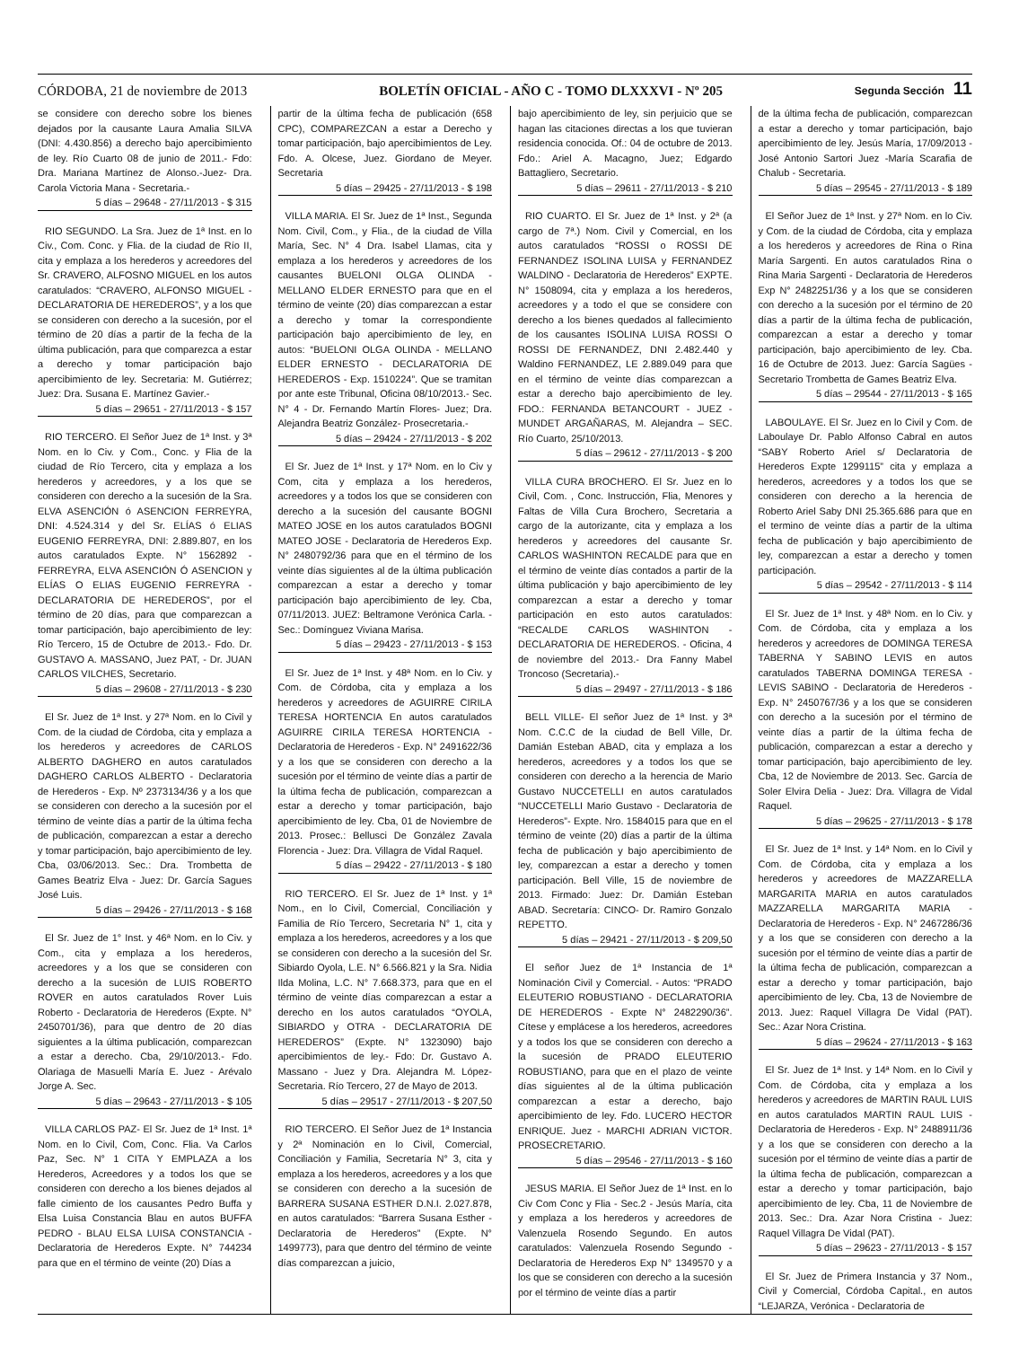CÓRDOBA, 21 de noviembre de 2013 BOLETÍN OFICIAL - AÑO C - TOMO DLXXXVI - Nº 205 Segunda Sección 11
se considere con derecho sobre los bienes dejados por la causante Laura Amalia SILVA (DNI: 4.430.856) a derecho bajo apercibimiento de ley. Río Cuarto 08 de junio de 2011.- Fdo: Dra. Mariana Martínez de Alonso.-Juez- Dra. Carola Victoria Mana - Secretaria.-
5 días – 29648 - 27/11/2013 - $ 315
RIO SEGUNDO. La Sra. Juez de 1ª Inst. en lo Civ., Com. Conc. y Flia. de la ciudad de Río II, cita y emplaza a los herederos y acreedores del Sr. CRAVERO, ALFOSNO MIGUEL en los autos caratulados: “CRAVERO, ALFONSO MIGUEL - DECLARATORIA DE HEREDEROS”, y a los que se consideren con derecho a la sucesión, por el término de 20 días a partir de la fecha de la última publicación, para que comparezca a estar a derecho y tomar participación bajo apercibimiento de ley. Secretaria: M. Gutiérrez; Juez: Dra. Susana E. Martínez Gavier.-
5 días – 29651 - 27/11/2013 - $ 157
RIO TERCERO. El Señor Juez de 1ª Inst. y 3ª Nom. en lo Civ. y Com., Conc. y Flia de la ciudad de Río Tercero, cita y emplaza a los herederos y acreedores, y a los que se consideren con derecho a la sucesión de la Sra. ELVA ASENCIÓN ó ASENCION FERREYRA, DNI: 4.524.314 y del Sr. ELÍAS ó ELIAS EUGENIO FERREYRA, DNI: 2.889.807, en los autos caratulados Expte. N° 1562892 - FERREYRA, ELVA ASENCIÓN Ó ASENCION y ELÍAS O ELIAS EUGENIO FERREYRA - DECLARATORIA DE HEREDEROS”, por el término de 20 días, para que comparezcan a tomar participación, bajo apercibimiento de ley: Río Tercero, 15 de Octubre de 2013.- Fdo. Dr. GUSTAVO A. MASSANO, Juez PAT, - Dr. JUAN CARLOS VILCHES, Secretario.
5 días – 29608 - 27/11/2013 - $ 230
El Sr. Juez de 1ª Inst. y 27ª Nom. en lo Civil y Com. de la ciudad de Córdoba, cita y emplaza a los herederos y acreedores de CARLOS ALBERTO DAGHERO en autos caratulados DAGHERO CARLOS ALBERTO - Declaratoria de Herederos - Exp. Nº 2373134/36 y a los que se consideren con derecho a la sucesión por el término de veinte días a partir de la última fecha de publicación, comparezcan a estar a derecho y tomar participación, bajo apercibimiento de ley. Cba, 03/06/2013. Sec.: Dra. Trombetta de Games Beatriz Elva - Juez: Dr. García Sagues José Luis.
5 días – 29426 - 27/11/2013 - $ 168
El Sr. Juez de 1° Inst. y 46ª Nom. en lo Civ. y Com., cita y emplaza a los herederos, acreedores y a los que se consideren con derecho a la sucesión de LUIS ROBERTO ROVER en autos caratulados Rover Luis Roberto - Declaratoria de Herederos (Expte. N° 2450701/36), para que dentro de 20 días siguientes a la última publicación, comparezcan a estar a derecho. Cba, 29/10/2013.- Fdo. Olariaga de Masuelli María E. Juez - Arévalo Jorge A. Sec.
5 días – 29643 - 27/11/2013 - $ 105
VILLA CARLOS PAZ- El Sr. Juez de 1ª Inst. 1ª Nom. en lo Civil, Com, Conc. Flia. Va Carlos Paz, Sec. N° 1 CITA Y EMPLAZA a los Herederos, Acreedores y a todos los que se consideren con derecho a los bienes dejados al falle cimiento de los causantes Pedro Buffa y Elsa Luisa Constancia Blau en autos BUFFA PEDRO - BLAU ELSA LUISA CONSTANCIA - Declaratoria de Herederos Expte. N° 744234 para que en el término de veinte (20) Días a
partir de la última fecha de publicación (658 CPC), COMPAREZCAN a estar a Derecho y tomar participación, bajo apercibimientos de Ley. Fdo. A. Olcese, Juez. Giordano de Meyer. Secretaria
5 días – 29425 - 27/11/2013 - $ 198
VILLA MARIA. El Sr. Juez de 1ª Inst., Segunda Nom. Civil, Com., y Flia., de la ciudad de Villa María, Sec. N° 4 Dra. Isabel Llamas, cita y emplaza a los herederos y acreedores de los causantes BUELONI OLGA OLINDA - MELLANO ELDER ERNESTO para que en el término de veinte (20) días comparezcan a estar a derecho y tomar la correspondiente participación bajo apercibimiento de ley, en autos: “BUELONI OLGA OLINDA - MELLANO ELDER ERNESTO - DECLARATORIA DE HEREDEROS - Exp. 1510224”. Que se tramitan por ante este Tribunal, Oficina 08/10/2013.- Sec. N° 4 - Dr. Fernando Martín Flores- Juez; Dra. Alejandra Beatriz González- Prosecretaria.-
5 días – 29424 - 27/11/2013 - $ 202
El Sr. Juez de 1ª Inst. y 17ª Nom. en lo Civ y Com, cita y emplaza a los herederos, acreedores y a todos los que se consideren con derecho a la sucesión del causante BOGNI MATEO JOSE en los autos caratulados BOGNI MATEO JOSE - Declaratoria de Herederos Exp. N° 2480792/36 para que en el término de los veinte días siguientes al de la última publicación comparezcan a estar a derecho y tomar participación bajo apercibimiento de ley. Cba, 07/11/2013. JUEZ: Beltramone Verónica Carla. - Sec.: Domínguez Viviana Marisa.
5 días – 29423 - 27/11/2013 - $ 153
El Sr. Juez de 1ª Inst. y 48ª Nom. en lo Civ. y Com. de Córdoba, cita y emplaza a los herederos y acreedores de AGUIRRE CIRILA TERESA HORTENCIA En autos caratulados AGUIRRE CIRILA TERESA HORTENCIA - Declaratoria de Herederos - Exp. N° 2491622/36 y a los que se consideren con derecho a la sucesión por el término de veinte días a partir de la última fecha de publicación, comparezcan a estar a derecho y tomar participación, bajo apercibimiento de ley. Cba, 01 de Noviembre de 2013. Prosec.: Bellusci De González Zavala Florencia - Juez: Dra. Villagra de Vidal Raquel.
5 días – 29422 - 27/11/2013 - $ 180
RIO TERCERO. El Sr. Juez de 1ª Inst. y 1ª Nom., en lo Civil, Comercial, Conciliación y Familia de Río Tercero, Secretaria N° 1, cita y emplaza a los herederos, acreedores y a los que se consideren con derecho a la sucesión del Sr. Sibiardo Oyola, L.E. N° 6.566.821 y la Sra. Nidia Ilda Molina, L.C. N° 7.668.373, para que en el término de veinte días comparezcan a estar a derecho en los autos caratulados “OYOLA, SIBIARDO y OTRA - DECLARATORIA DE HEREDEROS” (Expte. N° 1323090) bajo apercibimientos de ley.- Fdo: Dr. Gustavo A. Massano - Juez y Dra. Alejandra M. López- Secretaria. Río Tercero, 27 de Mayo de 2013.
5 días – 29517 - 27/11/2013 - $ 207,50
RIO TERCERO. El Señor Juez de 1ª Instancia y 2ª Nominación en lo Civil, Comercial, Conciliación y Familia, Secretaría N° 3, cita y emplaza a los herederos, acreedores y a los que se consideren con derecho a la sucesión de BARRERA SUSANA ESTHER D.N.I. 2.027.878, en autos caratulados: “Barrera Susana Esther - Declaratoria de Herederos” (Expte. N° 1499773), para que dentro del término de veinte días comparezcan a juicio,
bajo apercibimiento de ley, sin perjuicio que se hagan las citaciones directas a los que tuvieran residencia conocida. Of.: 04 de octubre de 2013. Fdo.: Ariel A. Macagno, Juez; Edgardo Battagliero, Secretario.
5 días – 29611 - 27/11/2013 - $ 210
RIO CUARTO. El Sr. Juez de 1ª Inst. y 2ª (a cargo de 7ª.) Nom. Civil y Comercial, en los autos caratulados “ROSSI o ROSSI DE FERNANDEZ ISOLINA LUISA y FERNANDEZ WALDINO - Declaratoria de Herederos” EXPTE. N° 1508094, cita y emplaza a los herederos, acreedores y a todo el que se considere con derecho a los bienes quedados al fallecimiento de los causantes ISOLINA LUISA ROSSI O ROSSI DE FERNANDEZ, DNI 2.482.440 y Waldino FERNANDEZ, LE 2.889.049 para que en el término de veinte días comparezcan a estar a derecho bajo apercibimiento de ley. FDO.: FERNANDA BETANCOURT - JUEZ - MUNDET ARGAÑARAS, M. Alejandra – SEC. Río Cuarto, 25/10/2013.
5 días – 29612 - 27/11/2013 - $ 200
VILLA CURA BROCHERO. El Sr. Juez en lo Civil, Com. , Conc. Instrucción, Flia, Menores y Faltas de Villa Cura Brochero, Secretaria a cargo de la autorizante, cita y emplaza a los herederos y acreedores del causante Sr. CARLOS WASHINTON RECALDE para que en el término de veinte días contados a partir de la última publicación y bajo apercibimiento de ley comparezcan a estar a derecho y tomar participación en esto autos caratulados: “RECALDE CARLOS WASHINTON - DECLARATORIA DE HEREDEROS. - Oficina, 4 de noviembre del 2013.- Dra Fanny Mabel Troncoso (Secretaria).-
5 días – 29497 - 27/11/2013 - $ 186
BELL VILLE- El señor Juez de 1ª Inst. y 3ª Nom. C.C.C de la ciudad de Bell Ville, Dr. Damián Esteban ABAD, cita y emplaza a los herederos, acreedores y a todos los que se consideren con derecho a la herencia de Mario Gustavo NUCCETELLI en autos caratulados “NUCCETELLI Mario Gustavo - Declaratoria de Herederos”- Expte. Nro. 1584015 para que en el término de veinte (20) días a partir de la última fecha de publicación y bajo apercibimiento de ley, comparezcan a estar a derecho y tomen participación. Bell Ville, 15 de noviembre de 2013. Firmado: Juez: Dr. Damián Esteban ABAD. Secretaría: CINCO- Dr. Ramiro Gonzalo REPETTO.
5 días – 29421 - 27/11/2013 - $ 209,50
El señor Juez de 1ª Instancia de 1ª Nominación Civil y Comercial. - Autos: “PRADO ELEUTERIO ROBUSTIANO - DECLARATORIA DE HEREDEROS - Expte N° 2482290/36”. Cítese y emplácese a los herederos, acreedores y a todos los que se consideren con derecho a la sucesión de PRADO ELEUTERIO ROBUSTIANO, para que en el plazo de veinte días siguientes al de la última publicación comparezcan a estar a derecho, bajo apercibimiento de ley. Fdo. LUCERO HECTOR ENRIQUE. Juez - MARCHI ADRIAN VICTOR. PROSECRETARIO.
5 días – 29546 - 27/11/2013 - $ 160
JESUS MARIA. El Señor Juez de 1ª Inst. en lo Civ Com Conc y Flia - Sec.2 - Jesús María, cita y emplaza a los herederos y acreedores de Valenzuela Rosendo Segundo. En autos caratulados: Valenzuela Rosendo Segundo - Declaratoria de Herederos Exp N° 1349570 y a los que se consideren con derecho a la sucesión por el término de veinte días a partir
de la última fecha de publicación, comparezcan a estar a derecho y tomar participación, bajo apercibimiento de ley. Jesús María, 17/09/2013 - José Antonio Sartori Juez -María Scarafia de Chalub - Secretaria.
5 días – 29545 - 27/11/2013 - $ 189
El Señor Juez de 1ª Inst. y 27ª Nom. en lo Civ. y Com. de la ciudad de Córdoba, cita y emplaza a los herederos y acreedores de Rina o Rina María Sargenti. En autos caratulados Rina o Rina Maria Sargenti - Declaratoria de Herederos Exp N° 2482251/36 y a los que se consideren con derecho a la sucesión por el término de 20 días a partir de la última fecha de publicación, comparezcan a estar a derecho y tomar participación, bajo apercibimiento de ley. Cba. 16 de Octubre de 2013. Juez: García Sagües - Secretario Trombetta de Games Beatriz Elva.
5 días – 29544 - 27/11/2013 - $ 165
LABOULAYE. El Sr. Juez en lo Civil y Com. de Laboulaye Dr. Pablo Alfonso Cabral en autos “SABY Roberto Ariel s/ Declaratoria de Herederos Expte 1299115” cita y emplaza a herederos, acreedores y a todos los que se consideren con derecho a la herencia de Roberto Ariel Saby DNI 25.365.686 para que en el termino de veinte días a partir de la ultima fecha de publicación y bajo apercibimiento de ley, comparezcan a estar a derecho y tomen participación.
5 días – 29542 - 27/11/2013 - $ 114
El Sr. Juez de 1ª Inst. y 48ª Nom. en lo Civ. y Com. de Córdoba, cita y emplaza a los herederos y acreedores de DOMINGA TERESA TABERNA Y SABINO LEVIS en autos caratulados TABERNA DOMINGA TERESA - LEVIS SABINO - Declaratoria de Herederos - Exp. N° 2450767/36 y a los que se consideren con derecho a la sucesión por el término de veinte días a partir de la última fecha de publicación, comparezcan a estar a derecho y tomar participación, bajo apercibimiento de ley. Cba, 12 de Noviembre de 2013. Sec. García de Soler Elvira Delia - Juez: Dra. Villagra de Vidal Raquel.
5 días – 29625 - 27/11/2013 - $ 178
El Sr. Juez de 1ª Inst. y 14ª Nom. en lo Civil y Com. de Córdoba, cita y emplaza a los herederos y acreedores de MAZZARELLA MARGARITA MARIA en autos caratulados MAZZARELLA MARGARITA MARIA - Declaratoria de Herederos - Exp. N° 2467286/36 y a los que se consideren con derecho a la sucesión por el término de veinte días a partir de la última fecha de publicación, comparezcan a estar a derecho y tomar participación, bajo apercibimiento de ley. Cba, 13 de Noviembre de 2013. Juez: Raquel Villagra De Vidal (PAT). Sec.: Azar Nora Cristina.
5 días – 29624 - 27/11/2013 - $ 163
El Sr. Juez de 1ª Inst. y 14ª Nom. en lo Civil y Com. de Córdoba, cita y emplaza a los herederos y acreedores de MARTIN RAUL LUIS en autos caratulados MARTIN RAUL LUIS - Declaratoria de Herederos - Exp. N° 2488911/36 y a los que se consideren con derecho a la sucesión por el término de veinte días a partir de la última fecha de publicación, comparezcan a estar a derecho y tomar participación, bajo apercibimiento de ley. Cba, 11 de Noviembre de 2013. Sec.: Dra. Azar Nora Cristina - Juez: Raquel Villagra De Vidal (PAT).
5 días – 29623 - 27/11/2013 - $ 157
El Sr. Juez de Primera Instancia y 37 Nom., Civil y Comercial, Córdoba Capital., en autos “LEJARZA, Verónica - Declaratoria de